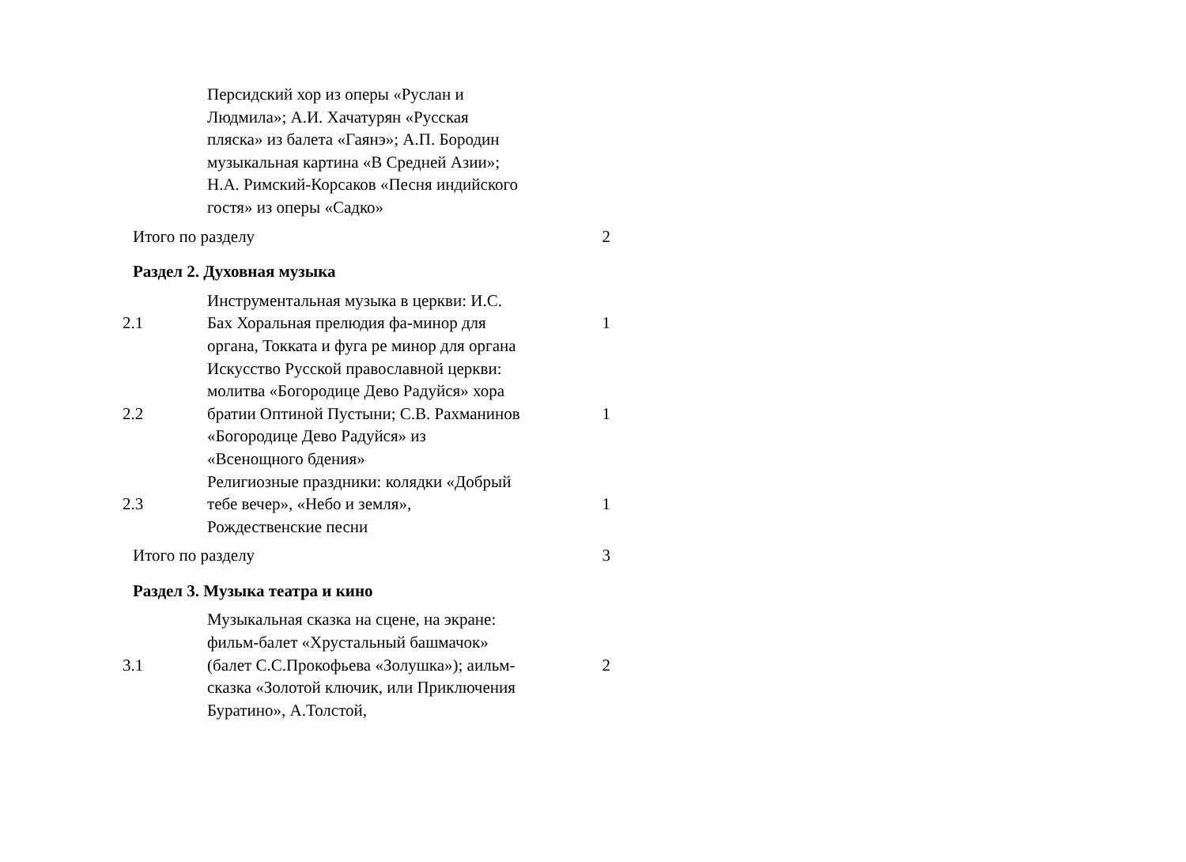| | Персидский хор из оперы «Руслан и Людмила»; А.И. Хачатурян «Русская пляска» из балета «Гаянэ»; А.П. Бородин музыкальная картина «В Средней Азии»; Н.А. Римский-Корсаков «Песня индийского гостя» из оперы «Садко» | |
| Итого по разделу | | 2 |
| Раздел 2. Духовная музыка | | |
| 2.1 | Инструментальная музыка в церкви: И.С. Бах Хоральная прелюдия фа-минор для органа, Токката и фуга ре минор для органа | 1 |
| 2.2 | Искусство Русской православной церкви: молитва «Богородице Дево Радуйся» хора братии Оптиной Пустыни; С.В. Рахманинов «Богородице Дево Радуйся» из «Всенощного бдения» | 1 |
| 2.3 | Религиозные праздники: колядки «Добрый тебе вечер», «Небо и земля», Рождественские песни | 1 |
| Итого по разделу | | 3 |
| Раздел 3. Музыка театра и кино | | |
| 3.1 | Музыкальная сказка на сцене, на экране: фильм-балет «Хрустальный башмачок» (балет С.С.Прокофьева «Золушка»); аильм-сказка «Золотой ключик, или Приключения Буратино», А.Толстой, | 2 |